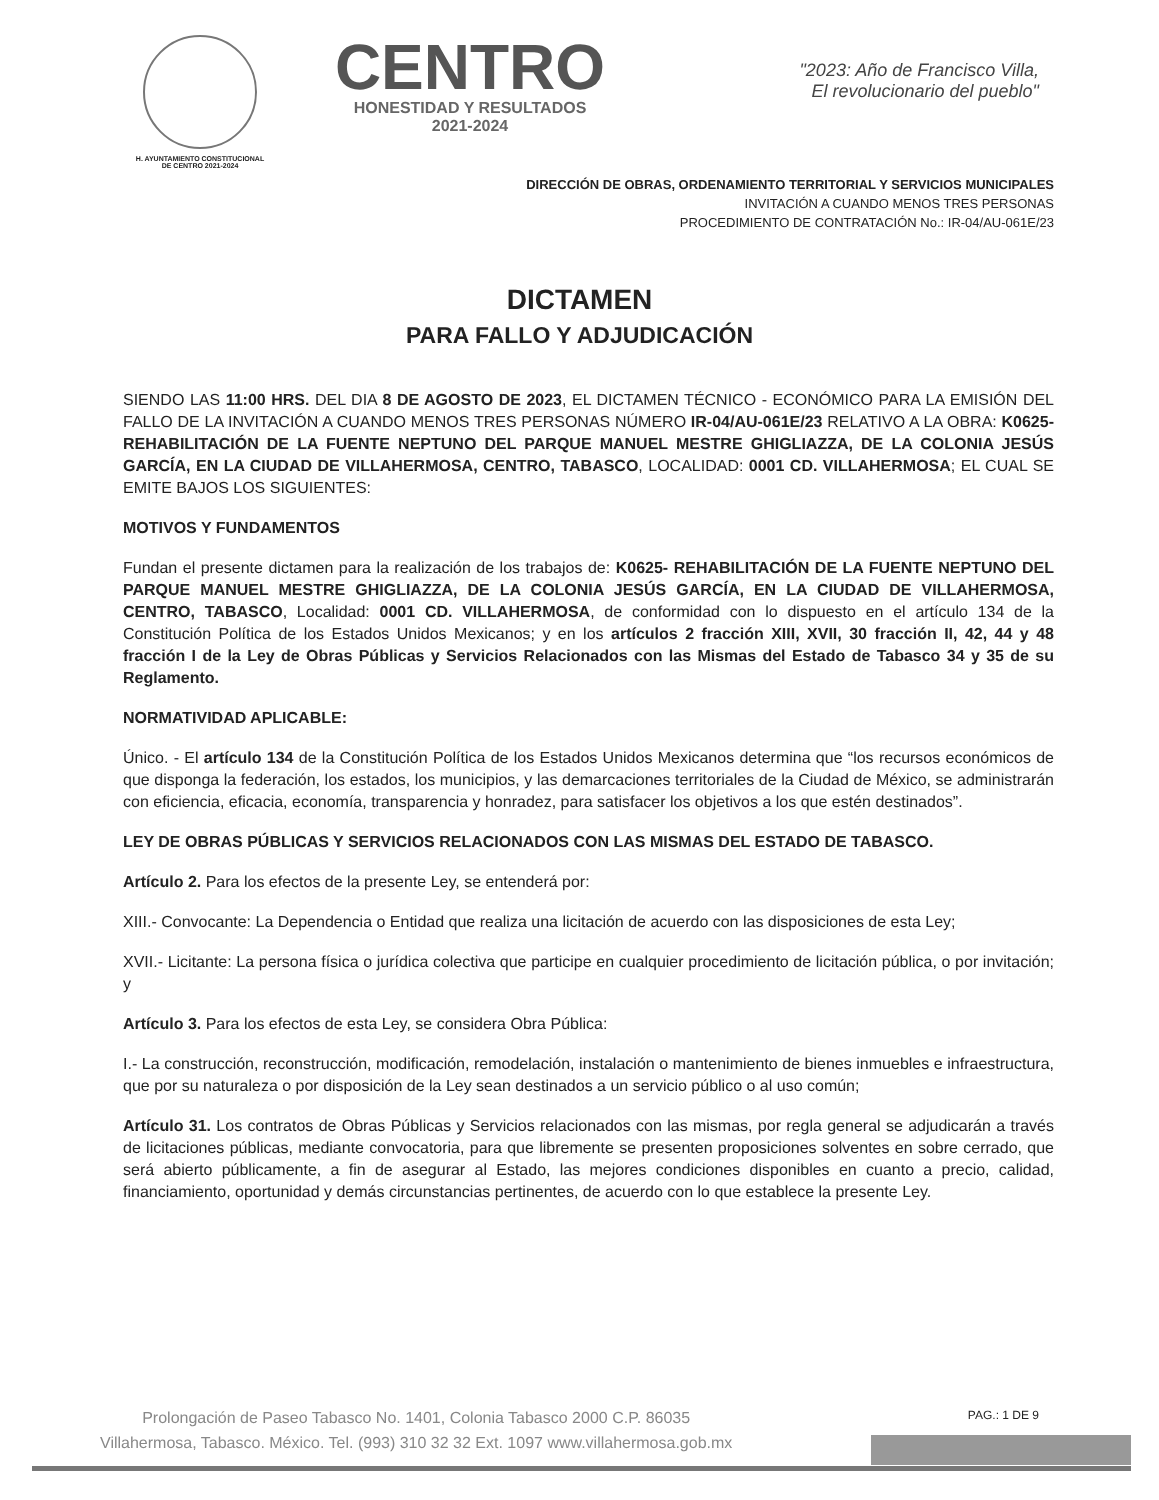H. AYUNTAMIENTO CONSTITUCIONAL
DE CENTRO 2021-2024
CENTRO
HONESTIDAD Y RESULTADOS
2021-2024
"2023: Año de Francisco Villa,
El revolucionario del pueblo"
DIRECCIÓN DE OBRAS, ORDENAMIENTO TERRITORIAL Y SERVICIOS MUNICIPALES
INVITACIÓN A CUANDO MENOS TRES PERSONAS
PROCEDIMIENTO DE CONTRATACIÓN No.: IR-04/AU-061E/23
DICTAMEN
PARA FALLO Y ADJUDICACIÓN
SIENDO LAS 11:00 HRS. DEL DIA 8 DE AGOSTO DE 2023, EL DICTAMEN TÉCNICO - ECONÓMICO PARA LA EMISIÓN DEL FALLO DE LA INVITACIÓN A CUANDO MENOS TRES PERSONAS NÚMERO IR-04/AU-061E/23 RELATIVO A LA OBRA: K0625- REHABILITACIÓN DE LA FUENTE NEPTUNO DEL PARQUE MANUEL MESTRE GHIGLIAZZA, DE LA COLONIA JESÚS GARCÍA, EN LA CIUDAD DE VILLAHERMOSA, CENTRO, TABASCO, LOCALIDAD: 0001 CD. VILLAHERMOSA; EL CUAL SE EMITE BAJOS LOS SIGUIENTES:
MOTIVOS Y FUNDAMENTOS
Fundan el presente dictamen para la realización de los trabajos de: K0625- REHABILITACIÓN DE LA FUENTE NEPTUNO DEL PARQUE MANUEL MESTRE GHIGLIAZZA, DE LA COLONIA JESÚS GARCÍA, EN LA CIUDAD DE VILLAHERMOSA, CENTRO, TABASCO, Localidad: 0001 CD. VILLAHERMOSA, de conformidad con lo dispuesto en el artículo 134 de la Constitución Política de los Estados Unidos Mexicanos; y en los artículos 2 fracción XIII, XVII, 30 fracción II, 42, 44 y 48 fracción I de la Ley de Obras Públicas y Servicios Relacionados con las Mismas del Estado de Tabasco 34 y 35 de su Reglamento.
NORMATIVIDAD APLICABLE:
Único. - El artículo 134 de la Constitución Política de los Estados Unidos Mexicanos determina que “los recursos económicos de que disponga la federación, los estados, los municipios, y las demarcaciones territoriales de la Ciudad de México, se administrarán con eficiencia, eficacia, economía, transparencia y honradez, para satisfacer los objetivos a los que estén destinados”.
LEY DE OBRAS PÚBLICAS Y SERVICIOS RELACIONADOS CON LAS MISMAS DEL ESTADO DE TABASCO.
Artículo 2. Para los efectos de la presente Ley, se entenderá por:
XIII.- Convocante: La Dependencia o Entidad que realiza una licitación de acuerdo con las disposiciones de esta Ley;
XVII.- Licitante: La persona física o jurídica colectiva que participe en cualquier procedimiento de licitación pública, o por invitación; y
Artículo 3. Para los efectos de esta Ley, se considera Obra Pública:
I.- La construcción, reconstrucción, modificación, remodelación, instalación o mantenimiento de bienes inmuebles e infraestructura, que por su naturaleza o por disposición de la Ley sean destinados a un servicio público o al uso común;
Artículo 31. Los contratos de Obras Públicas y Servicios relacionados con las mismas, por regla general se adjudicarán a través de licitaciones públicas, mediante convocatoria, para que libremente se presenten proposiciones solventes en sobre cerrado, que será abierto públicamente, a fin de asegurar al Estado, las mejores condiciones disponibles en cuanto a precio, calidad, financiamiento, oportunidad y demás circunstancias pertinentes, de acuerdo con lo que establece la presente Ley.
Prolongación de Paseo Tabasco No. 1401, Colonia Tabasco 2000 C.P. 86035
Villahermosa, Tabasco. México. Tel. (993) 310 32 32 Ext. 1097 www.villahermosa.gob.mx
PAG.: 1 DE 9